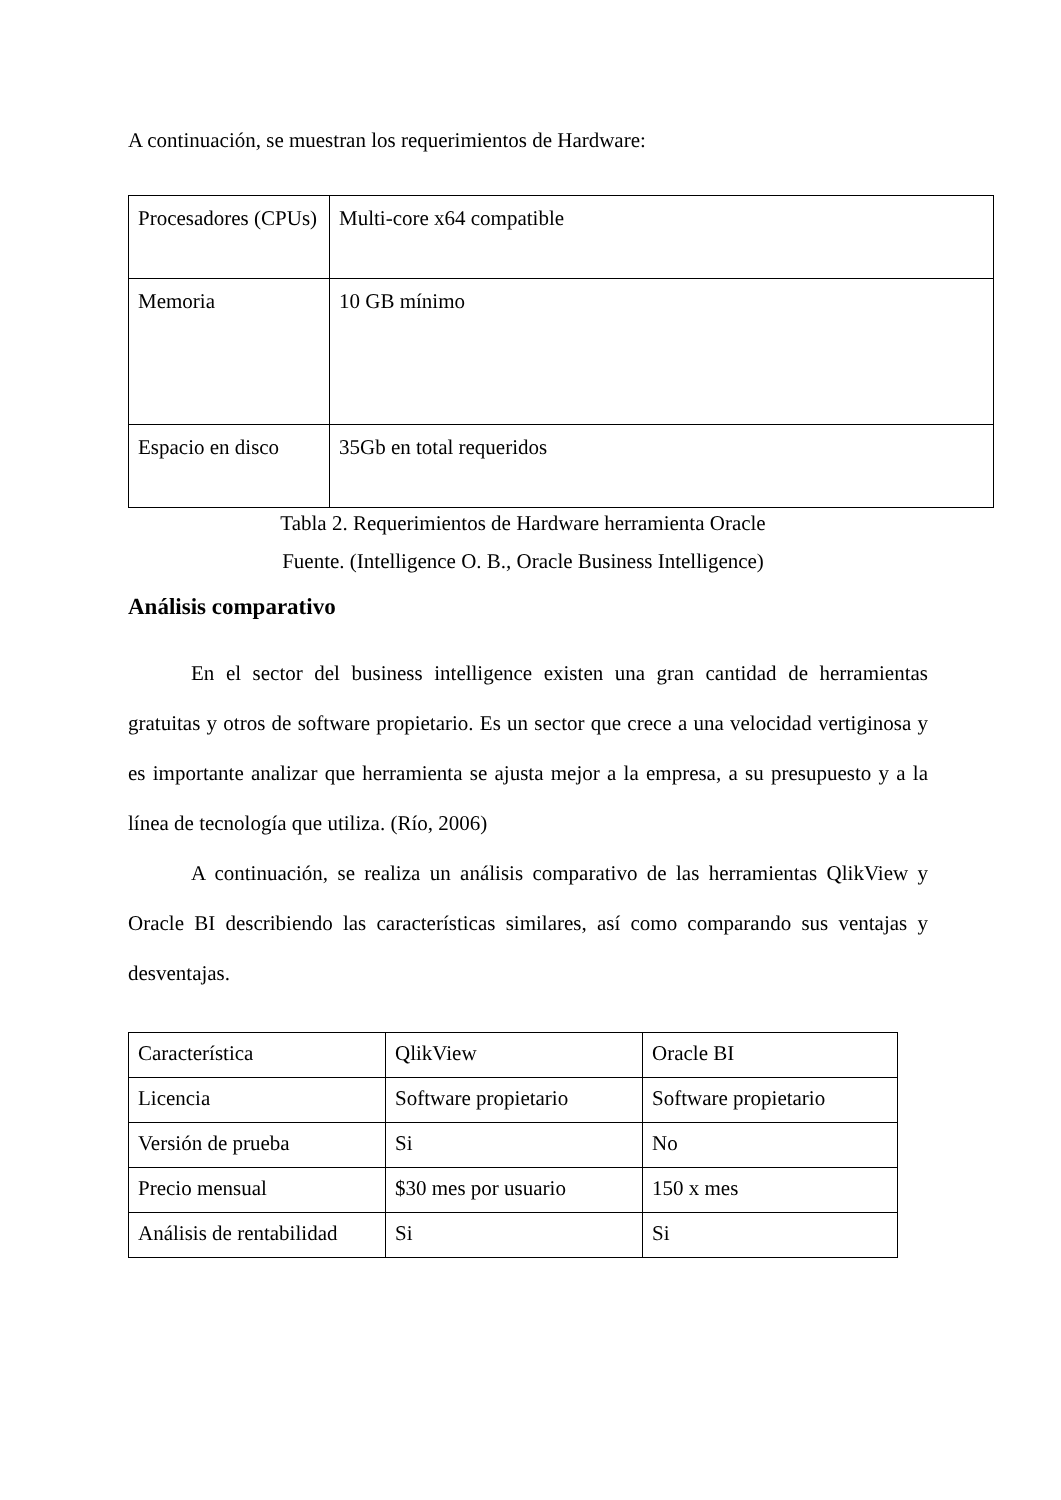A continuación, se muestran los requerimientos de Hardware:
| Procesadores (CPUs) | Multi-core x64 compatible |
| Memoria | 10 GB mínimo |
| Espacio en disco | 35Gb en total requeridos |
Tabla 2. Requerimientos de Hardware herramienta Oracle
Fuente. (Intelligence O. B., Oracle Business Intelligence)
Análisis comparativo
En el sector del business intelligence existen una gran cantidad de herramientas gratuitas y otros de software propietario. Es un sector que crece a una velocidad vertiginosa y es importante analizar que herramienta se ajusta mejor a la empresa, a su presupuesto y a la línea de tecnología que utiliza. (Río, 2006)
A continuación, se realiza un análisis comparativo de las herramientas QlikView y Oracle BI describiendo las características similares, así como comparando sus ventajas y desventajas.
| Característica | QlikView | Oracle BI |
| Licencia | Software propietario | Software propietario |
| Versión de prueba | Si | No |
| Precio mensual | $30 mes por usuario | 150 x mes |
| Análisis de rentabilidad | Si | Si |